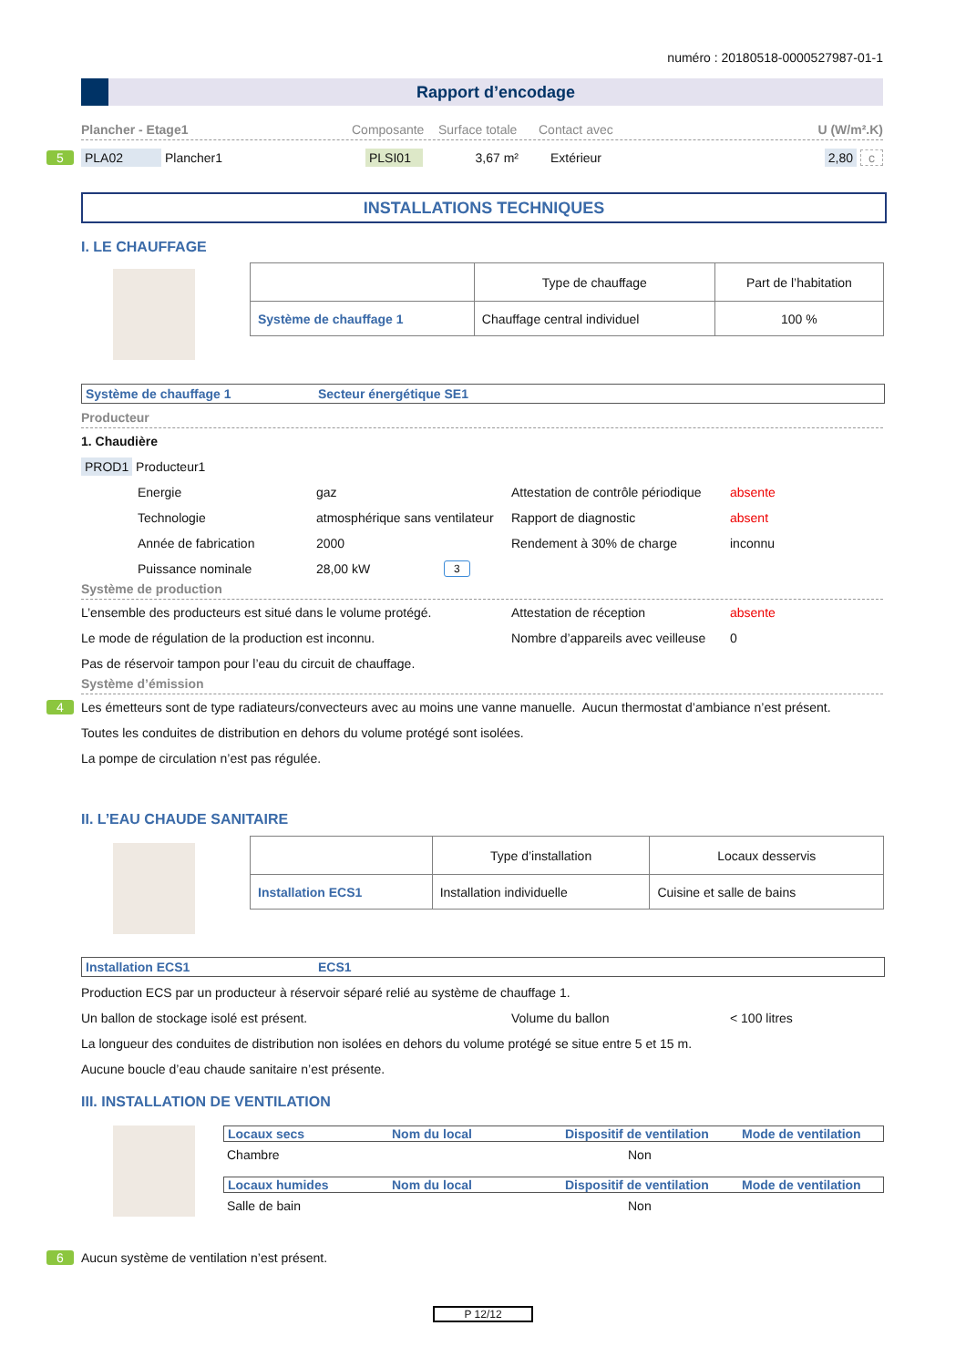numéro : 20180518-0000527987-01-1
Rapport d’encodage
Plancher - Etage1 Composante Surface totale Contact avec U (W/m².K)
5 PLA02 Plancher1 PLSI01 3,67 m² Extérieur 2,80 c
INSTALLATIONS TECHNIQUES
I. LE CHAUFFAGE
| | Type de chauffage | Part de l’habitation |
| Système de chauffage 1 | Chauffage central individuel | 100 % |
Système de chauffage 1 Secteur énergétique SE1
Producteur
1. Chaudière
PROD1 Producteur1
Energie gaz Attestation de contrôle périodique absente
Technologie atmosphérique sans ventilateur Rapport de diagnostic absent
Année de fabrication 2000 Rendement à 30% de charge inconnu
Puissance nominale 28,00 kW 3
Système de production
L’ensemble des producteurs est situé dans le volume protégé. Attestation de réception absente
Le mode de régulation de la production est inconnu. Nombre d’appareils avec veilleuse 0
Pas de réservoir tampon pour l’eau du circuit de chauffage.
Système d’émission
4 Les émetteurs sont de type radiateurs/convecteurs avec au moins une vanne manuelle. Aucun thermostat d’ambiance n’est présent.
Toutes les conduites de distribution en dehors du volume protégé sont isolées.
La pompe de circulation n’est pas régulée.
II. L’EAU CHAUDE SANITAIRE
| | Type d’installation | Locaux desservis |
| Installation ECS1 | Installation individuelle | Cuisine et salle de bains |
Installation ECS1 ECS1
Production ECS par un producteur à réservoir séparé relié au système de chauffage 1.
Un ballon de stockage isolé est présent. Volume du ballon < 100 litres
La longueur des conduites de distribution non isolées en dehors du volume protégé se situe entre 5 et 15 m.
Aucune boucle d’eau chaude sanitaire n’est présente.
III. INSTALLATION DE VENTILATION
Locaux secs Nom du local Dispositif de ventilation Mode de ventilation
Chambre Non
Locaux humides Nom du local Dispositif de ventilation Mode de ventilation
Salle de bain Non
6 Aucun système de ventilation n’est présent.
P 12/12